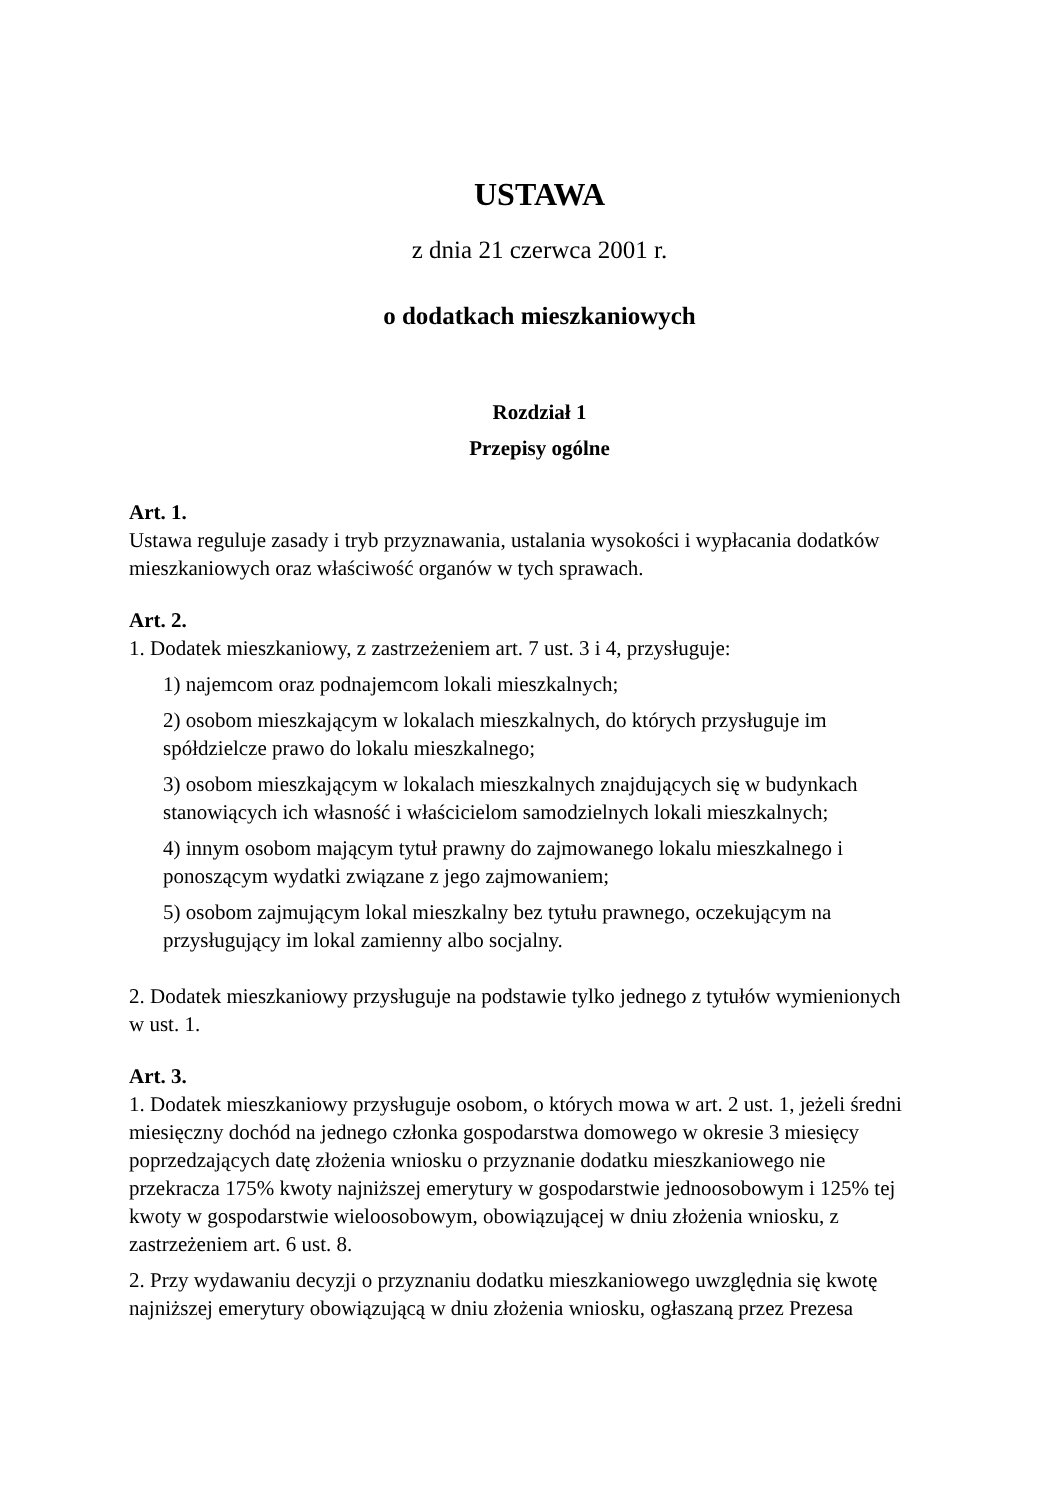USTAWA
z dnia 21 czerwca 2001 r.
o dodatkach mieszkaniowych
Rozdział 1
Przepisy ogólne
Art. 1.
Ustawa reguluje zasady i tryb przyznawania, ustalania wysokości i wypłacania dodatków mieszkaniowych oraz właściwość organów w tych sprawach.
Art. 2.
1. Dodatek mieszkaniowy, z zastrzeżeniem art. 7 ust. 3 i 4, przysługuje:
1) najemcom oraz podnajemcom lokali mieszkalnych;
2) osobom mieszkającym w lokalach mieszkalnych, do których przysługuje im spółdzielcze prawo do lokalu mieszkalnego;
3) osobom mieszkającym w lokalach mieszkalnych znajdujących się w budynkach stanowiących ich własność i właścicielom samodzielnych lokali mieszkalnych;
4) innym osobom mającym tytuł prawny do zajmowanego lokalu mieszkalnego i ponoszącym wydatki związane z jego zajmowaniem;
5) osobom zajmującym lokal mieszkalny bez tytułu prawnego, oczekującym na przysługujący im lokal zamienny albo socjalny.
2. Dodatek mieszkaniowy przysługuje na podstawie tylko jednego z tytułów wymienionych w ust. 1.
Art. 3.
1. Dodatek mieszkaniowy przysługuje osobom, o których mowa w art. 2 ust. 1, jeżeli średni miesięczny dochód na jednego członka gospodarstwa domowego w okresie 3 miesięcy poprzedzających datę złożenia wniosku o przyznanie dodatku mieszkaniowego nie przekracza 175% kwoty najniższej emerytury w gospodarstwie jednoosobowym i 125% tej kwoty w gospodarstwie wieloosobowym, obowiązującej w dniu złożenia wniosku, z zastrzeżeniem art. 6 ust. 8.
2. Przy wydawaniu decyzji o przyznaniu dodatku mieszkaniowego uwzględnia się kwotę najniższej emerytury obowiązującą w dniu złożenia wniosku, ogłaszaną przez Prezesa